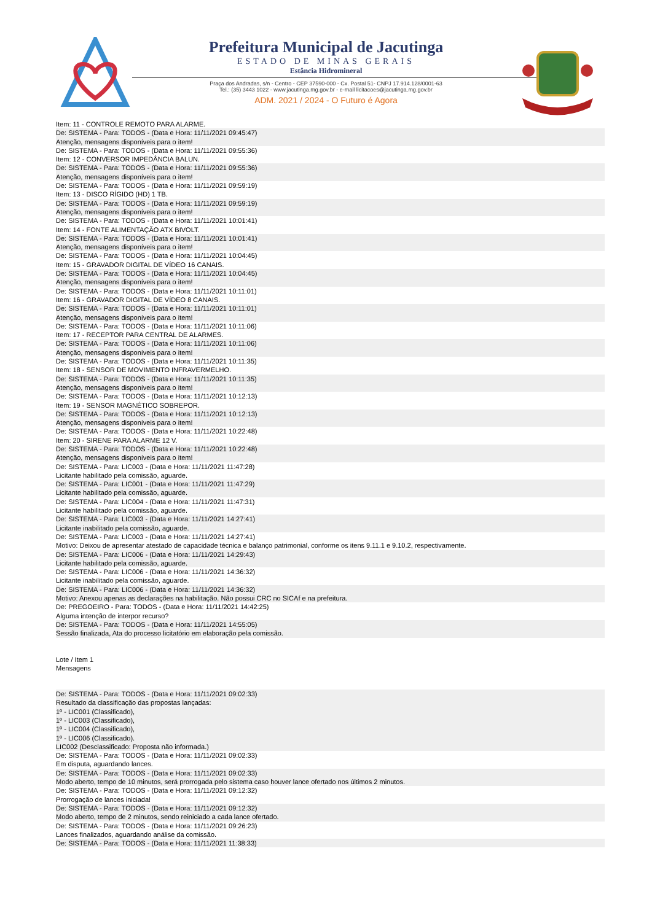Prefeitura Municipal de Jacutinga
ESTADO DE MINAS GERAIS
Estância Hidromineral
Praça dos Andradas, s/n - Centro - CEP 37590-000 - Cx. Postal 51- CNPJ 17.914.128/0001-63
Tel.: (35) 3443 1022 - www.jacutinga.mg.gov.br - e-mail licitacoes@jacutinga.mg.gov.br
ADM. 2021 / 2024 - O Futuro é Agora
Item: 11 - CONTROLE REMOTO PARA ALARME.
De: SISTEMA - Para: TODOS - (Data e Hora: 11/11/2021 09:45:47)
Atenção, mensagens disponíveis para o item!
De: SISTEMA - Para: TODOS - (Data e Hora: 11/11/2021 09:55:36)
Item: 12 - CONVERSOR IMPEDÂNCIA BALUN.
De: SISTEMA - Para: TODOS - (Data e Hora: 11/11/2021 09:55:36)
Atenção, mensagens disponíveis para o item!
De: SISTEMA - Para: TODOS - (Data e Hora: 11/11/2021 09:59:19)
Item: 13 - DISCO RÍGIDO (HD) 1 TB.
De: SISTEMA - Para: TODOS - (Data e Hora: 11/11/2021 09:59:19)
Atenção, mensagens disponíveis para o item!
De: SISTEMA - Para: TODOS - (Data e Hora: 11/11/2021 10:01:41)
Item: 14 - FONTE ALIMENTAÇÃO ATX BIVOLT.
De: SISTEMA - Para: TODOS - (Data e Hora: 11/11/2021 10:01:41)
Atenção, mensagens disponíveis para o item!
De: SISTEMA - Para: TODOS - (Data e Hora: 11/11/2021 10:04:45)
Item: 15 - GRAVADOR DIGITAL DE VÍDEO 16 CANAIS.
De: SISTEMA - Para: TODOS - (Data e Hora: 11/11/2021 10:04:45)
Atenção, mensagens disponíveis para o item!
De: SISTEMA - Para: TODOS - (Data e Hora: 11/11/2021 10:11:01)
Item: 16 - GRAVADOR DIGITAL DE VÍDEO 8 CANAIS.
De: SISTEMA - Para: TODOS - (Data e Hora: 11/11/2021 10:11:01)
Atenção, mensagens disponíveis para o item!
De: SISTEMA - Para: TODOS - (Data e Hora: 11/11/2021 10:11:06)
Item: 17 - RECEPTOR PARA CENTRAL DE ALARMES.
De: SISTEMA - Para: TODOS - (Data e Hora: 11/11/2021 10:11:06)
Atenção, mensagens disponíveis para o item!
De: SISTEMA - Para: TODOS - (Data e Hora: 11/11/2021 10:11:35)
Item: 18 - SENSOR DE MOVIMENTO INFRAVERMELHO.
De: SISTEMA - Para: TODOS - (Data e Hora: 11/11/2021 10:11:35)
Atenção, mensagens disponíveis para o item!
De: SISTEMA - Para: TODOS - (Data e Hora: 11/11/2021 10:12:13)
Item: 19 - SENSOR MAGNÉTICO SOBREPOR.
De: SISTEMA - Para: TODOS - (Data e Hora: 11/11/2021 10:12:13)
Atenção, mensagens disponíveis para o item!
De: SISTEMA - Para: TODOS - (Data e Hora: 11/11/2021 10:22:48)
Item: 20 - SIRENE PARA ALARME 12 V.
De: SISTEMA - Para: TODOS - (Data e Hora: 11/11/2021 10:22:48)
Atenção, mensagens disponíveis para o item!
De: SISTEMA - Para: LIC003 - (Data e Hora: 11/11/2021 11:47:28)
Licitante habilitado pela comissão, aguarde.
De: SISTEMA - Para: LIC001 - (Data e Hora: 11/11/2021 11:47:29)
Licitante habilitado pela comissão, aguarde.
De: SISTEMA - Para: LIC004 - (Data e Hora: 11/11/2021 11:47:31)
Licitante habilitado pela comissão, aguarde.
De: SISTEMA - Para: LIC003 - (Data e Hora: 11/11/2021 14:27:41)
Licitante inabilitado pela comissão, aguarde.
De: SISTEMA - Para: LIC003 - (Data e Hora: 11/11/2021 14:27:41)
Motivo: Deixou de apresentar atestado de capacidade técnica e balanço patrimonial, conforme os itens 9.11.1 e 9.10.2, respectivamente.
De: SISTEMA - Para: LIC006 - (Data e Hora: 11/11/2021 14:29:43)
Licitante habilitado pela comissão, aguarde.
De: SISTEMA - Para: LIC006 - (Data e Hora: 11/11/2021 14:36:32)
Licitante inabilitado pela comissão, aguarde.
De: SISTEMA - Para: LIC006 - (Data e Hora: 11/11/2021 14:36:32)
Motivo: Anexou apenas as declarações na habilitação. Não possui CRC no SICAf e na prefeitura.
De: PREGOEIRO - Para: TODOS - (Data e Hora: 11/11/2021 14:42:25)
Alguma intenção de interpor recurso?
De: SISTEMA - Para: TODOS - (Data e Hora: 11/11/2021 14:55:05)
Sessão finalizada, Ata do processo licitatório em elaboração pela comissão.
Lote / Item 1
Mensagens
De: SISTEMA - Para: TODOS - (Data e Hora: 11/11/2021 09:02:33)
Resultado da classificação das propostas lançadas:
1º - LIC001 (Classificado),
1º - LIC003 (Classificado),
1º - LIC004 (Classificado),
1º - LIC006 (Classificado).
LIC002 (Desclassificado: Proposta não informada.)
De: SISTEMA - Para: TODOS - (Data e Hora: 11/11/2021 09:02:33)
Em disputa, aguardando lances.
De: SISTEMA - Para: TODOS - (Data e Hora: 11/11/2021 09:02:33)
Modo aberto, tempo de 10 minutos, será prorrogada pelo sistema caso houver lance ofertado nos últimos 2 minutos.
De: SISTEMA - Para: TODOS - (Data e Hora: 11/11/2021 09:12:32)
Prorrogação de lances iniciada!
De: SISTEMA - Para: TODOS - (Data e Hora: 11/11/2021 09:12:32)
Modo aberto, tempo de 2 minutos, sendo reiniciado a cada lance ofertado.
De: SISTEMA - Para: TODOS - (Data e Hora: 11/11/2021 09:26:23)
Lances finalizados, aguardando análise da comissão.
De: SISTEMA - Para: TODOS - (Data e Hora: 11/11/2021 11:38:33)